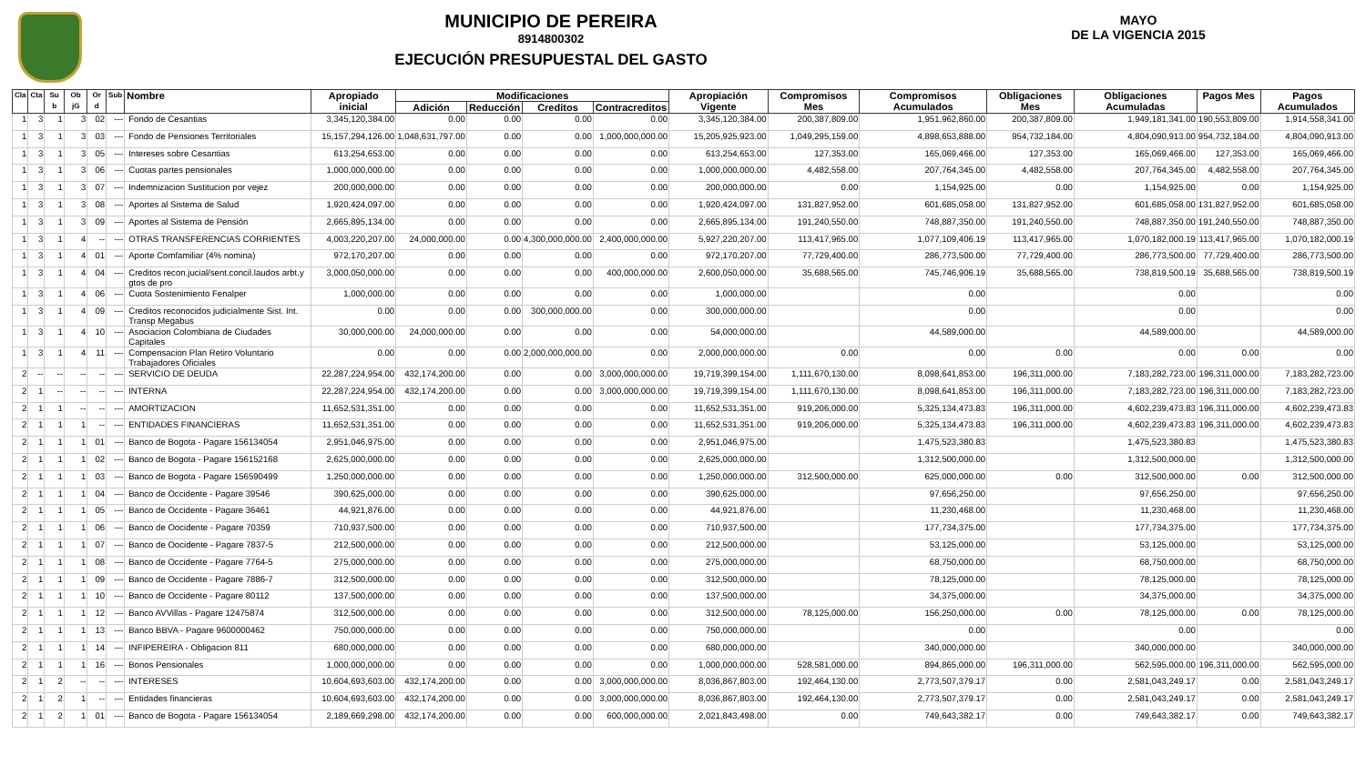MUNICIPIO DE PEREIRA
8914800302
EJECUCIÓN PRESUPUESTAL DEL GASTO
MAYO
DE LA VIGENCIA 2015
| Cla | Cta | Su b | Ob jG | Or d | Sub | Nombre | Apropiado inicial | Modificaciones | | | | Apropiación Vigente | Compromisos Mes | Compromisos Acumulados | Obligaciones Mes | Obligaciones Acumuladas | Pagos Mes | Pagos Acumulados |
| --- | --- | --- | --- | --- | --- | --- | --- | --- | --- | --- | --- | --- | --- | --- | --- | --- | --- | --- |
| | | | | | | | | Adición | Reducción | Creditos | Contracreditos | | | | | | | |
| 1 | 3 | 1 | 3 | 02 | --- | Fondo de Cesantias | 3,345,120,384.00 | 0.00 | 0.00 | 0.00 | 0.00 | 3,345,120,384.00 | 200,387,809.00 | 1,951,962,860.00 | 200,387,809.00 | 1,949,181,341.00 | 190,553,809.00 | 1,914,558,341.00 |
| 1 | 3 | 1 | 3 | 03 | --- | Fondo de Pensiones Territoriales | 15,157,294,126.00 | 1,048,631,797.00 | 0.00 | 0.00 | 1,000,000,000.00 | 15,205,925,923.00 | 1,049,295,159.00 | 4,898,653,888.00 | 954,732,184.00 | 4,804,090,913.00 | 954,732,184.00 | 4,804,090,913.00 |
| 1 | 3 | 1 | 3 | 05 | --- | Intereses sobre Cesantias | 613,254,653.00 | 0.00 | 0.00 | 0.00 | 0.00 | 613,254,653.00 | 127,353.00 | 165,069,466.00 | 127,353.00 | 165,069,466.00 | 127,353.00 | 165,069,466.00 |
| 1 | 3 | 1 | 3 | 06 | --- | Cuotas partes pensionales | 1,000,000,000.00 | 0.00 | 0.00 | 0.00 | 0.00 | 1,000,000,000.00 | 4,482,558.00 | 207,764,345.00 | 4,482,558.00 | 207,764,345.00 | 4,482,558.00 | 207,764,345.00 |
| 1 | 3 | 1 | 3 | 07 | --- | Indemnizacion Sustitucion por vejez | 200,000,000.00 | 0.00 | 0.00 | 0.00 | 0.00 | 200,000,000.00 | 0.00 | 1,154,925.00 | 0.00 | 1,154,925.00 | 0.00 | 1,154,925.00 |
| 1 | 3 | 1 | 3 | 08 | --- | Aportes al Sistema de Salud | 1,920,424,097.00 | 0.00 | 0.00 | 0.00 | 0.00 | 1,920,424,097.00 | 131,827,952.00 | 601,685,058.00 | 131,827,952.00 | 601,685,058.00 | 131,827,952.00 | 601,685,058.00 |
| 1 | 3 | 1 | 3 | 09 | --- | Aportes al Sistema de Pensión | 2,665,895,134.00 | 0.00 | 0.00 | 0.00 | 0.00 | 2,665,895,134.00 | 191,240,550.00 | 748,887,350.00 | 191,240,550.00 | 748,887,350.00 | 191,240,550.00 | 748,887,350.00 |
| 1 | 3 | 1 | 4 | -- | --- | OTRAS TRANSFERENCIAS CORRIENTES | 4,003,220,207.00 | 24,000,000.00 | 0.00 | 4,300,000,000.00 | 2,400,000,000.00 | 5,927,220,207.00 | 113,417,965.00 | 1,077,109,406.19 | 113,417,965.00 | 1,070,182,000.19 | 113,417,965.00 | 1,070,182,000.19 |
| 1 | 3 | 1 | 4 | 01 | --- | Aporte Comfamiliar (4% nomina) | 972,170,207.00 | 0.00 | 0.00 | 0.00 | 0.00 | 972,170,207.00 | 77,729,400.00 | 286,773,500.00 | 77,729,400.00 | 286,773,500.00 | 77,729,400.00 | 286,773,500.00 |
| 1 | 3 | 1 | 4 | 04 | --- | Creditos recon.jucial/sent.concil.laudos arbt.y gtos de pro | 3,000,050,000.00 | 0.00 | 0.00 | 0.00 | 400,000,000.00 | 2,600,050,000.00 | 35,688,565.00 | 745,746,906.19 | 35,688,565.00 | 738,819,500.19 | 35,688,565.00 | 738,819,500.19 |
| 1 | 3 | 1 | 4 | 06 | --- | Cuota Sostenimiento Fenalper | 1,000,000.00 | 0.00 | 0.00 | 0.00 | 0.00 | 1,000,000.00 | | 0.00 | | 0.00 | | 0.00 |
| 1 | 3 | 1 | 4 | 09 | --- | Creditos reconocidos judicialmente Sist. Int. Transp Megabus | 0.00 | 0.00 | 0.00 | 300,000,000.00 | 0.00 | 300,000,000.00 | | 0.00 | | 0.00 | | 0.00 |
| 1 | 3 | 1 | 4 | 10 | --- | Asociacion Colombiana de Ciudades Capitales | 30,000,000.00 | 24,000,000.00 | 0.00 | 0.00 | 0.00 | 54,000,000.00 | | 44,589,000.00 | | 44,589,000.00 | | 44,589,000.00 |
| 1 | 3 | 1 | 4 | 11 | --- | Compensacion Plan Retiro Voluntario Trabajadores Oficiales | 0.00 | 0.00 | 0.00 | 2,000,000,000.00 | 0.00 | 2,000,000,000.00 | 0.00 | 0.00 | 0.00 | 0.00 | 0.00 | 0.00 |
| 2 | -- | -- | -- | -- | --- | SERVICIO DE DEUDA | 22,287,224,954.00 | 432,174,200.00 | 0.00 | 0.00 | 3,000,000,000.00 | 19,719,399,154.00 | 1,111,670,130.00 | 8,098,641,853.00 | 196,311,000.00 | 7,183,282,723.00 | 196,311,000.00 | 7,183,282,723.00 |
| 2 | 1 | -- | -- | -- | --- | INTERNA | 22,287,224,954.00 | 432,174,200.00 | 0.00 | 0.00 | 3,000,000,000.00 | 19,719,399,154.00 | 1,111,670,130.00 | 8,098,641,853.00 | 196,311,000.00 | 7,183,282,723.00 | 196,311,000.00 | 7,183,282,723.00 |
| 2 | 1 | 1 | -- | -- | --- | AMORTIZACION | 11,652,531,351.00 | 0.00 | 0.00 | 0.00 | 0.00 | 11,652,531,351.00 | 919,206,000.00 | 5,325,134,473.83 | 196,311,000.00 | 4,602,239,473.83 | 196,311,000.00 | 4,602,239,473.83 |
| 2 | 1 | 1 | 1 | -- | --- | ENTIDADES FINANCIERAS | 11,652,531,351.00 | 0.00 | 0.00 | 0.00 | 0.00 | 11,652,531,351.00 | 919,206,000.00 | 5,325,134,473.83 | 196,311,000.00 | 4,602,239,473.83 | 196,311,000.00 | 4,602,239,473.83 |
| 2 | 1 | 1 | 1 | 01 | --- | Banco de Bogota - Pagare 156134054 | 2,951,046,975.00 | 0.00 | 0.00 | 0.00 | 0.00 | 2,951,046,975.00 | | 1,475,523,380.83 | | 1,475,523,380.83 | | 1,475,523,380.83 |
| 2 | 1 | 1 | 1 | 02 | --- | Banco de Bogota - Pagare 156152168 | 2,625,000,000.00 | 0.00 | 0.00 | 0.00 | 0.00 | 2,625,000,000.00 | | 1,312,500,000.00 | | 1,312,500,000.00 | | 1,312,500,000.00 |
| 2 | 1 | 1 | 1 | 03 | --- | Banco de Bogota - Pagare 156590499 | 1,250,000,000.00 | 0.00 | 0.00 | 0.00 | 0.00 | 1,250,000,000.00 | 312,500,000.00 | 625,000,000.00 | 0.00 | 312,500,000.00 | 0.00 | 312,500,000.00 |
| 2 | 1 | 1 | 1 | 04 | --- | Banco de Occidente - Pagare 39546 | 390,625,000.00 | 0.00 | 0.00 | 0.00 | 0.00 | 390,625,000.00 | | 97,656,250.00 | | 97,656,250.00 | | 97,656,250.00 |
| 2 | 1 | 1 | 1 | 05 | --- | Banco de Occidente - Pagare 36461 | 44,921,876.00 | 0.00 | 0.00 | 0.00 | 0.00 | 44,921,876.00 | | 11,230,468.00 | | 11,230,468.00 | | 11,230,468.00 |
| 2 | 1 | 1 | 1 | 06 | --- | Banco de Oocidente - Pagare 70359 | 710,937,500.00 | 0.00 | 0.00 | 0.00 | 0.00 | 710,937,500.00 | | 177,734,375.00 | | 177,734,375.00 | | 177,734,375.00 |
| 2 | 1 | 1 | 1 | 07 | --- | Banco de Oocidente - Pagare 7837-5 | 212,500,000.00 | 0.00 | 0.00 | 0.00 | 0.00 | 212,500,000.00 | | 53,125,000.00 | | 53,125,000.00 | | 53,125,000.00 |
| 2 | 1 | 1 | 1 | 08 | --- | Banco de Occidente - Pagare 7764-5 | 275,000,000.00 | 0.00 | 0.00 | 0.00 | 0.00 | 275,000,000.00 | | 68,750,000.00 | | 68,750,000.00 | | 68,750,000.00 |
| 2 | 1 | 1 | 1 | 09 | --- | Banco de Occidente - Pagare 7886-7 | 312,500,000.00 | 0.00 | 0.00 | 0.00 | 0.00 | 312,500,000.00 | | 78,125,000.00 | | 78,125,000.00 | | 78,125,000.00 |
| 2 | 1 | 1 | 1 | 10 | --- | Banco de Occidente - Pagare 80112 | 137,500,000.00 | 0.00 | 0.00 | 0.00 | 0.00 | 137,500,000.00 | | 34,375,000.00 | | 34,375,000.00 | | 34,375,000.00 |
| 2 | 1 | 1 | 1 | 12 | --- | Banco AVVillas - Pagare 12475874 | 312,500,000.00 | 0.00 | 0.00 | 0.00 | 0.00 | 312,500,000.00 | 78,125,000.00 | 156,250,000.00 | 0.00 | 78,125,000.00 | 0.00 | 78,125,000.00 |
| 2 | 1 | 1 | 1 | 13 | --- | Banco BBVA - Pagare 9600000462 | 750,000,000.00 | 0.00 | 0.00 | 0.00 | 0.00 | 750,000,000.00 | | 0.00 | | 0.00 | | 0.00 |
| 2 | 1 | 1 | 1 | 14 | --- | INFIPEREIRA - Obligacion 811 | 680,000,000.00 | 0.00 | 0.00 | 0.00 | 0.00 | 680,000,000.00 | | 340,000,000.00 | | 340,000,000.00 | | 340,000,000.00 |
| 2 | 1 | 1 | 1 | 16 | --- | Bonos Pensionales | 1,000,000,000.00 | 0.00 | 0.00 | 0.00 | 0.00 | 1,000,000,000.00 | 528,581,000.00 | 894,865,000.00 | 196,311,000.00 | 562,595,000.00 | 196,311,000.00 | 562,595,000.00 |
| 2 | 1 | 2 | -- | -- | --- | INTERESES | 10,604,693,603.00 | 432,174,200.00 | 0.00 | 0.00 | 3,000,000,000.00 | 8,036,867,803.00 | 192,464,130.00 | 2,773,507,379.17 | 0.00 | 2,581,043,249.17 | 0.00 | 2,581,043,249.17 |
| 2 | 1 | 2 | 1 | -- | --- | Entidades financieras | 10,604,693,603.00 | 432,174,200.00 | 0.00 | 0.00 | 3,000,000,000.00 | 8,036,867,803.00 | 192,464,130.00 | 2,773,507,379.17 | 0.00 | 2,581,043,249.17 | 0.00 | 2,581,043,249.17 |
| 2 | 1 | 2 | 1 | 01 | --- | Banco de Bogota - Pagare 156134054 | 2,189,669,298.00 | 432,174,200.00 | 0.00 | 0.00 | 600,000,000.00 | 2,021,843,498.00 | 0.00 | 749,643,382.17 | 0.00 | 749,643,382.17 | 0.00 | 749,643,382.17 |